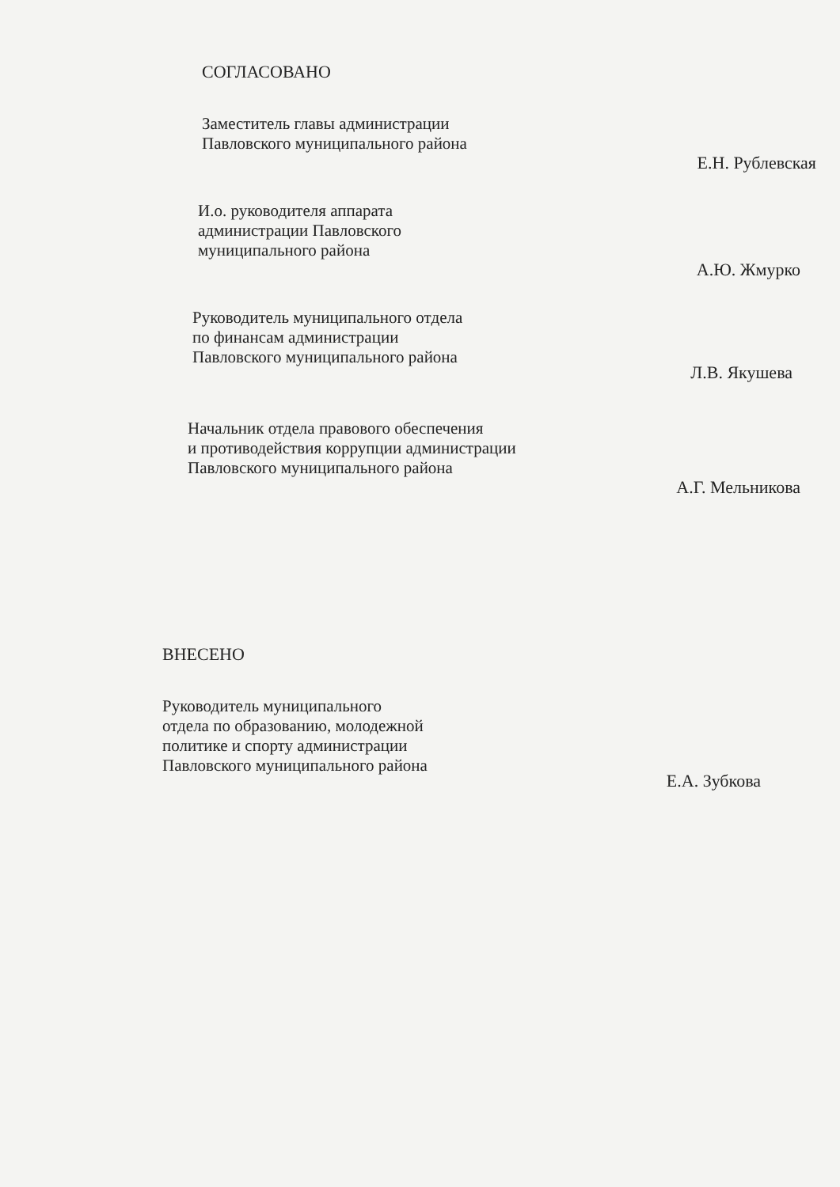СОГЛАСОВАНО
Заместитель главы администрации
Павловского муниципального района
Е.Н. Рублевская
И.о. руководителя аппарата
администрации Павловского
муниципального района
А.Ю. Жмурко
Руководитель муниципального отдела
по финансам администрации
Павловского муниципального района
Л.В. Якушева
Начальник отдела правового обеспечения
и противодействия коррупции администрации
Павловского муниципального района
А.Г. Мельникова
ВНЕСЕНО
Руководитель муниципального
отдела по образованию, молодежной
политике и спорту администрации
Павловского муниципального района
Е.А. Зубкова